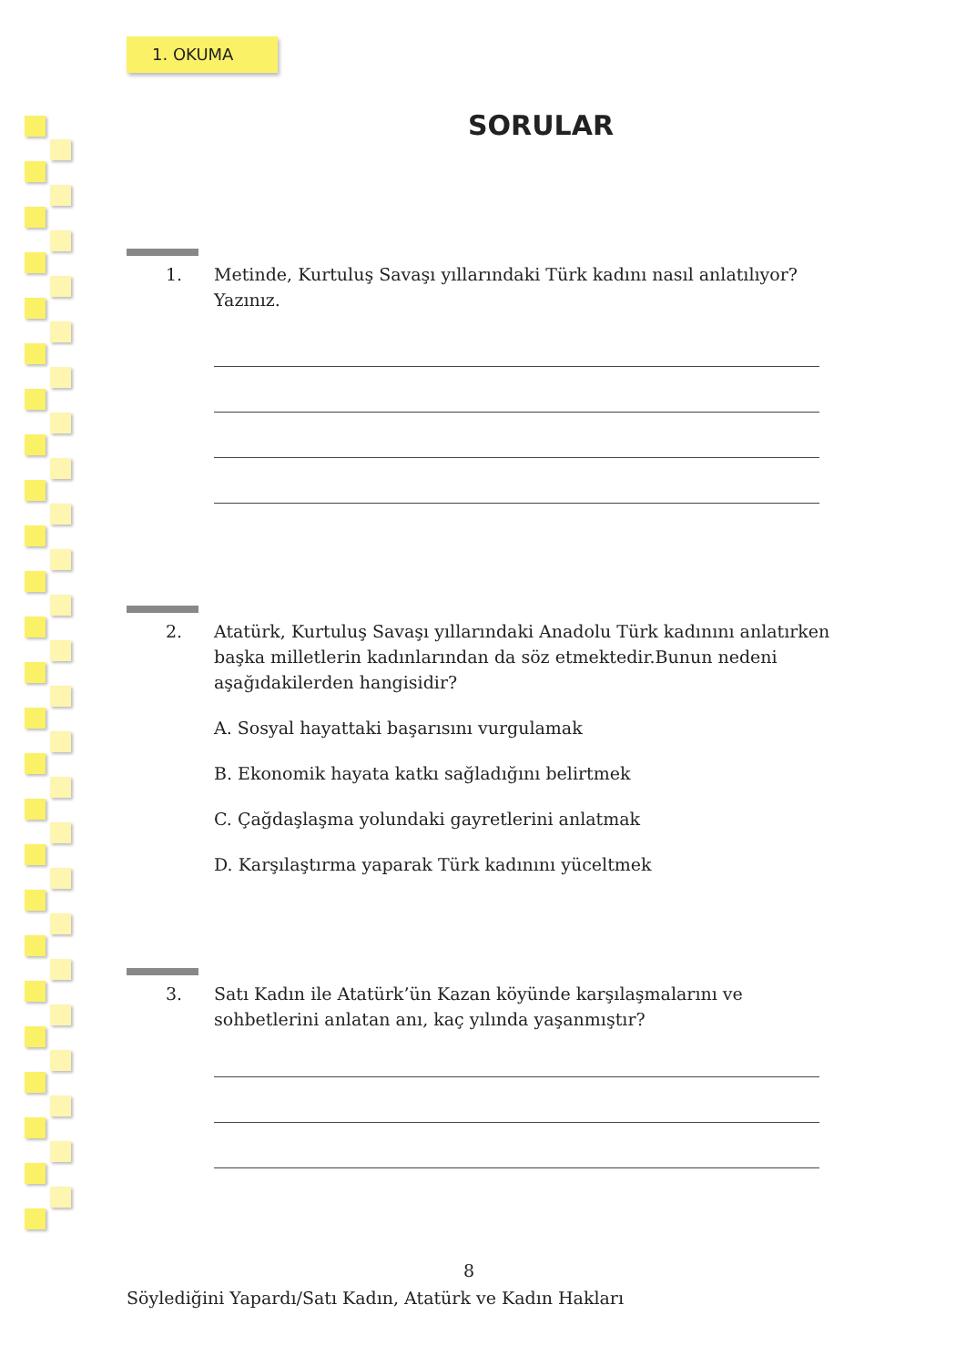1. OKUMA
SORULAR
1. Metinde, Kurtuluş Savaşı yıllarındaki Türk kadını nasıl anlatılıyor? Yazınız.
2. Atatürk, Kurtuluş Savaşı yıllarındaki Anadolu Türk kadınını anlatırken başka milletlerin kadınlarından da söz etmektedir.Bunun nedeni aşağıdakilerden hangisidir?
A. Sosyal hayattaki başarısını vurgulamak
B. Ekonomik hayata katkı sağladığını belirtmek
C. Çağdaşlaşma yolundaki gayretlerini anlatmak
D. Karşılaştırma yaparak Türk kadınını yüceltmek
3. Satı Kadın ile Atatürk’ün Kazan köyünde karşılaşmalarını ve sohbetlerini anlatan anı, kaç yılında yaşanmıştır?
8
Söylediğini Yapardı/Satı Kadın, Atatürk ve Kadın Hakları